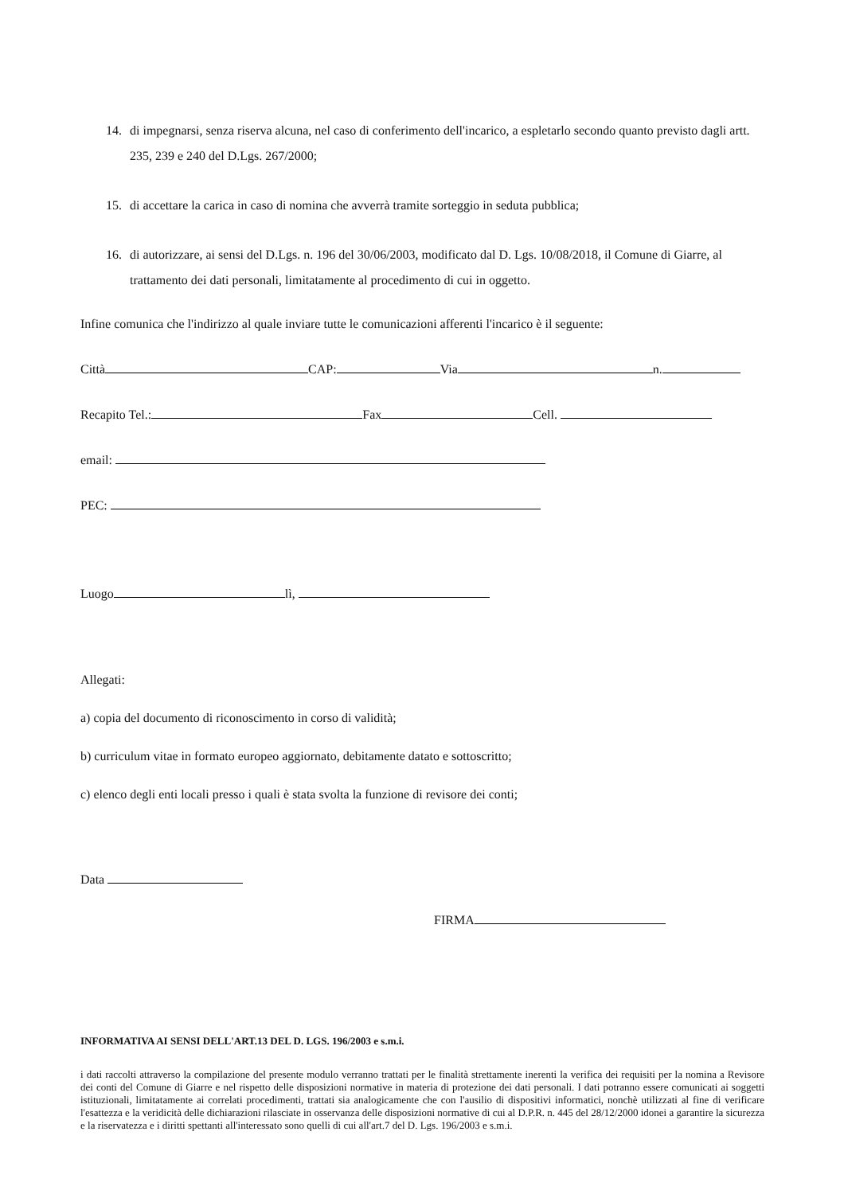14. di impegnarsi, senza riserva alcuna, nel caso di conferimento dell'incarico, a espletarlo secondo quanto previsto dagli artt. 235, 239 e 240 del D.Lgs. 267/2000;
15. di accettare la carica in caso di nomina che avverrà tramite sorteggio in seduta pubblica;
16. di autorizzare, ai sensi del D.Lgs. n. 196 del 30/06/2003, modificato dal D. Lgs. 10/08/2018, il Comune di Giarre, al trattamento dei dati personali, limitatamente al procedimento di cui in oggetto.
Infine comunica che l'indirizzo al quale inviare tutte le comunicazioni afferenti l'incarico è il seguente:
Città CAP: Via n.
Recapito Tel.: Fax Cell.
email:
PEC:
Luogo lì,
Allegati:
a) copia del documento di riconoscimento in corso di validità;
b) curriculum vitae in formato europeo aggiornato, debitamente datato e sottoscritto;
c) elenco degli enti locali presso i quali è stata svolta la funzione di revisore dei conti;
Data
FIRMA
INFORMATIVA AI SENSI DELL'ART.13 DEL D. LGS. 196/2003 e s.m.i.
i dati raccolti attraverso la compilazione del presente modulo verranno trattati per le finalità strettamente inerenti la verifica dei requisiti per la nomina a Revisore dei conti del Comune di Giarre e nel rispetto delle disposizioni normative in materia di protezione dei dati personali. I dati potranno essere comunicati ai soggetti istituzionali, limitatamente ai correlati procedimenti, trattati sia analogicamente che con l'ausilio di dispositivi informatici, nonchè utilizzati al fine di verificare l'esattezza e la veridicità delle dichiarazioni rilasciate in osservanza delle disposizioni normative di cui al D.P.R. n. 445 del 28/12/2000 idonei a garantire la sicurezza e la riservatezza e i diritti spettanti all'interessato sono quelli di cui all'art.7 del D. Lgs. 196/2003 e s.m.i.